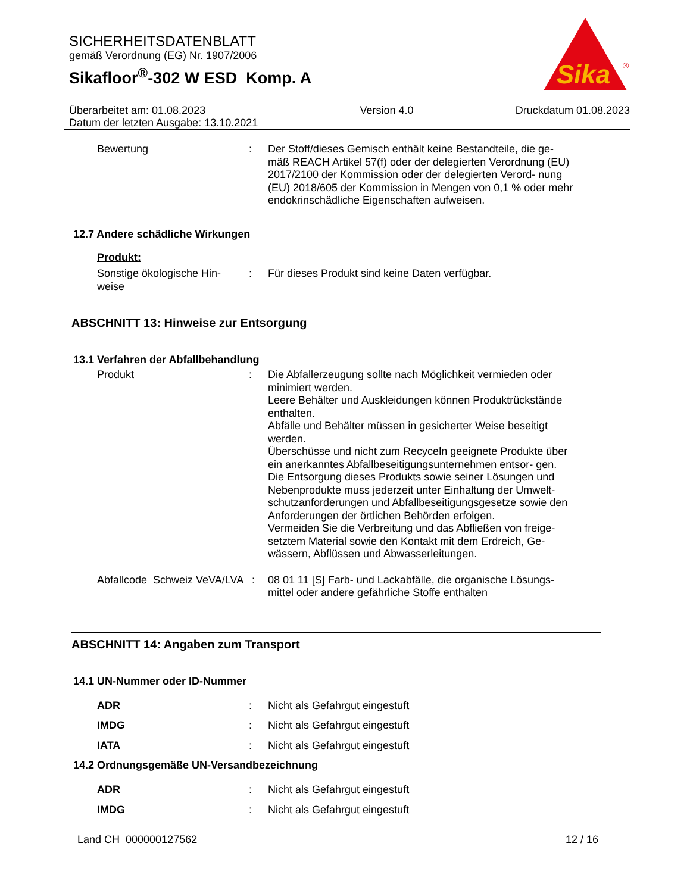SICHERHEITSDATENBLATT
gemäß Verordnung (EG) Nr. 1907/2006
Sikafloor<sup>®</sup>-302 W ESD Komp. A
Sika
®
Überarbeitet am: 01.08.2023
Datum der letzten Ausgabe: 13.10.2021
Version 4.0 Druckdatum 01.08.2023
Bewertung : Der Stoff/dieses Gemisch enthält keine Bestandteile, die ge- mäß REACH Artikel 57(f) oder der delegierten Verordnung (EU) 2017/2100 der Kommission oder der delegierten Verord- nung (EU) 2018/605 der Kommission in Mengen von 0,1 % oder mehr endokrinschädliche Eigenschaften aufweisen.
12.7 Andere schädliche Wirkungen
Produkt:
Sonstige ökologische Hin- weise
: Für dieses Produkt sind keine Daten verfügbar.
ABSCHNITT 13: Hinweise zur Entsorgung
13.1 Verfahren der Abfallbehandlung
Produkt : Die Abfallerzeugung sollte nach Möglichkeit vermieden oder minimiert werden.
Leere Behälter und Auskleidungen können Produktrückstände enthalten.
Abfälle und Behälter müssen in gesicherter Weise beseitigt werden.
Überschüsse und nicht zum Recyceln geeignete Produkte über ein anerkanntes Abfallbeseitigungsunternehmen entsor- gen.
Die Entsorgung dieses Produkts sowie seiner Lösungen und Nebenprodukte muss jederzeit unter Einhaltung der Umwelt- schutzanforderungen und Abfallbeseitigungsgesetze sowie den Anforderungen der örtlichen Behörden erfolgen.
Vermeiden Sie die Verbreitung und das Abfließen von freige- setztem Material sowie den Kontakt mit dem Erdreich, Ge- wässern, Abflüssen und Abwasserleitungen.
Abfallcode Schweiz VeVA/LVA
: 08 01 11 [S] Farb- und Lackabfälle, die organische Lösungs- mittel oder andere gefährliche Stoffe enthalten
ABSCHNITT 14: Angaben zum Transport
14.1 UN-Nummer oder ID-Nummer
ADR : Nicht als Gefahrgut eingestuft
IMDG : Nicht als Gefahrgut eingestuft
IATA : Nicht als Gefahrgut eingestuft
14.2 Ordnungsgemäße UN-Versandbezeichnung
ADR : Nicht als Gefahrgut eingestuft
IMDG : Nicht als Gefahrgut eingestuft
Land CH 000000127562 12 / 16